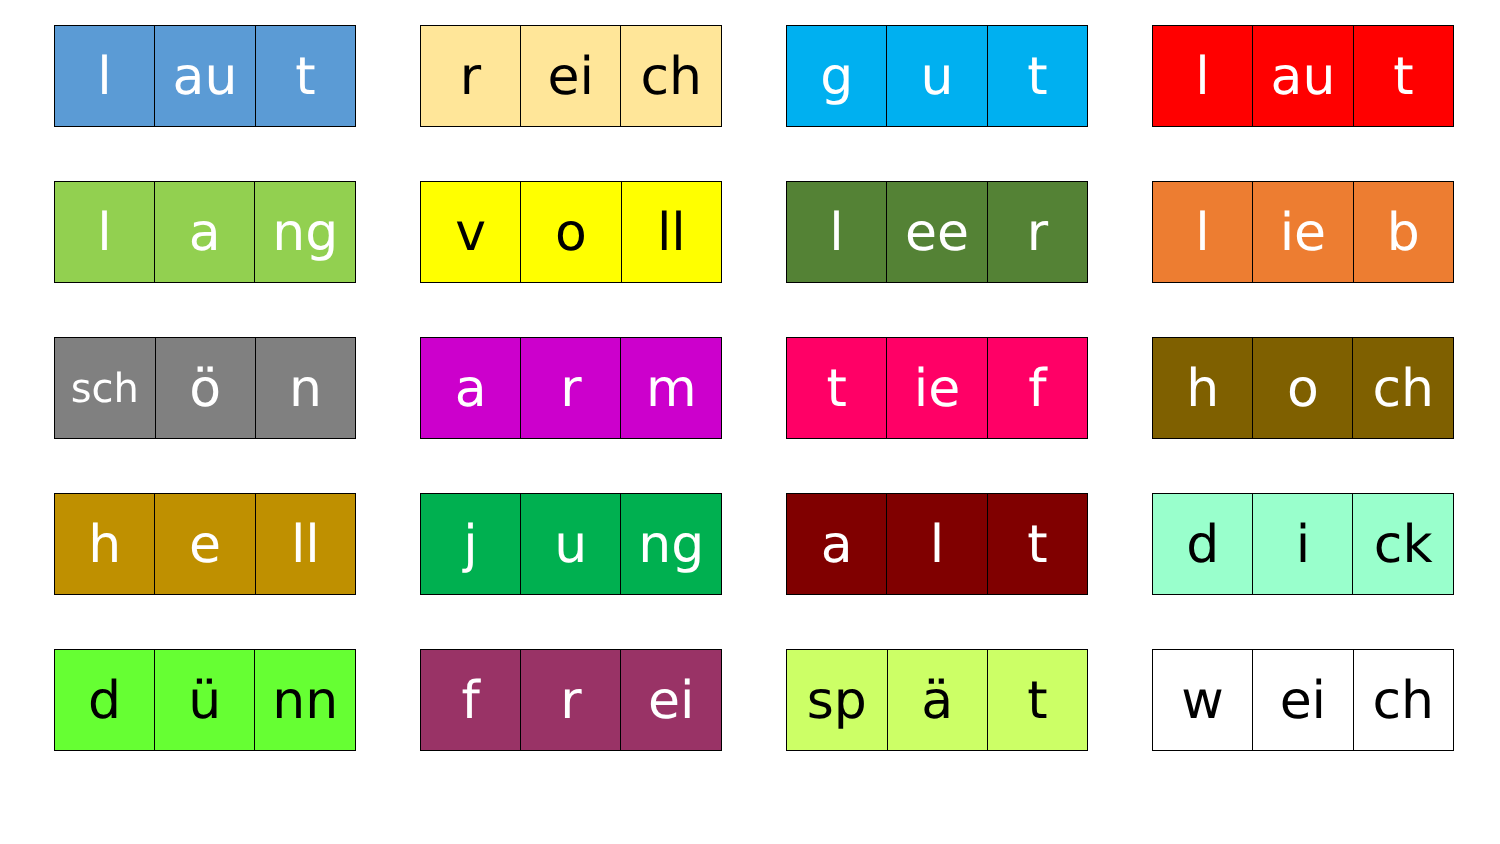| l | au | t |
| r | ei | ch |
| g | u | t |
| l | au | t |
| l | a | ng |
| v | o | ll |
| l | ee | r |
| l | ie | b |
| sch | ö | n |
| a | r | m |
| t | ie | f |
| h | o | ch |
| h | e | ll |
| j | u | ng |
| a | l | t |
| d | i | ck |
| d | ü | nn |
| f | r | ei |
| sp | ä | t |
| w | ei | ch |